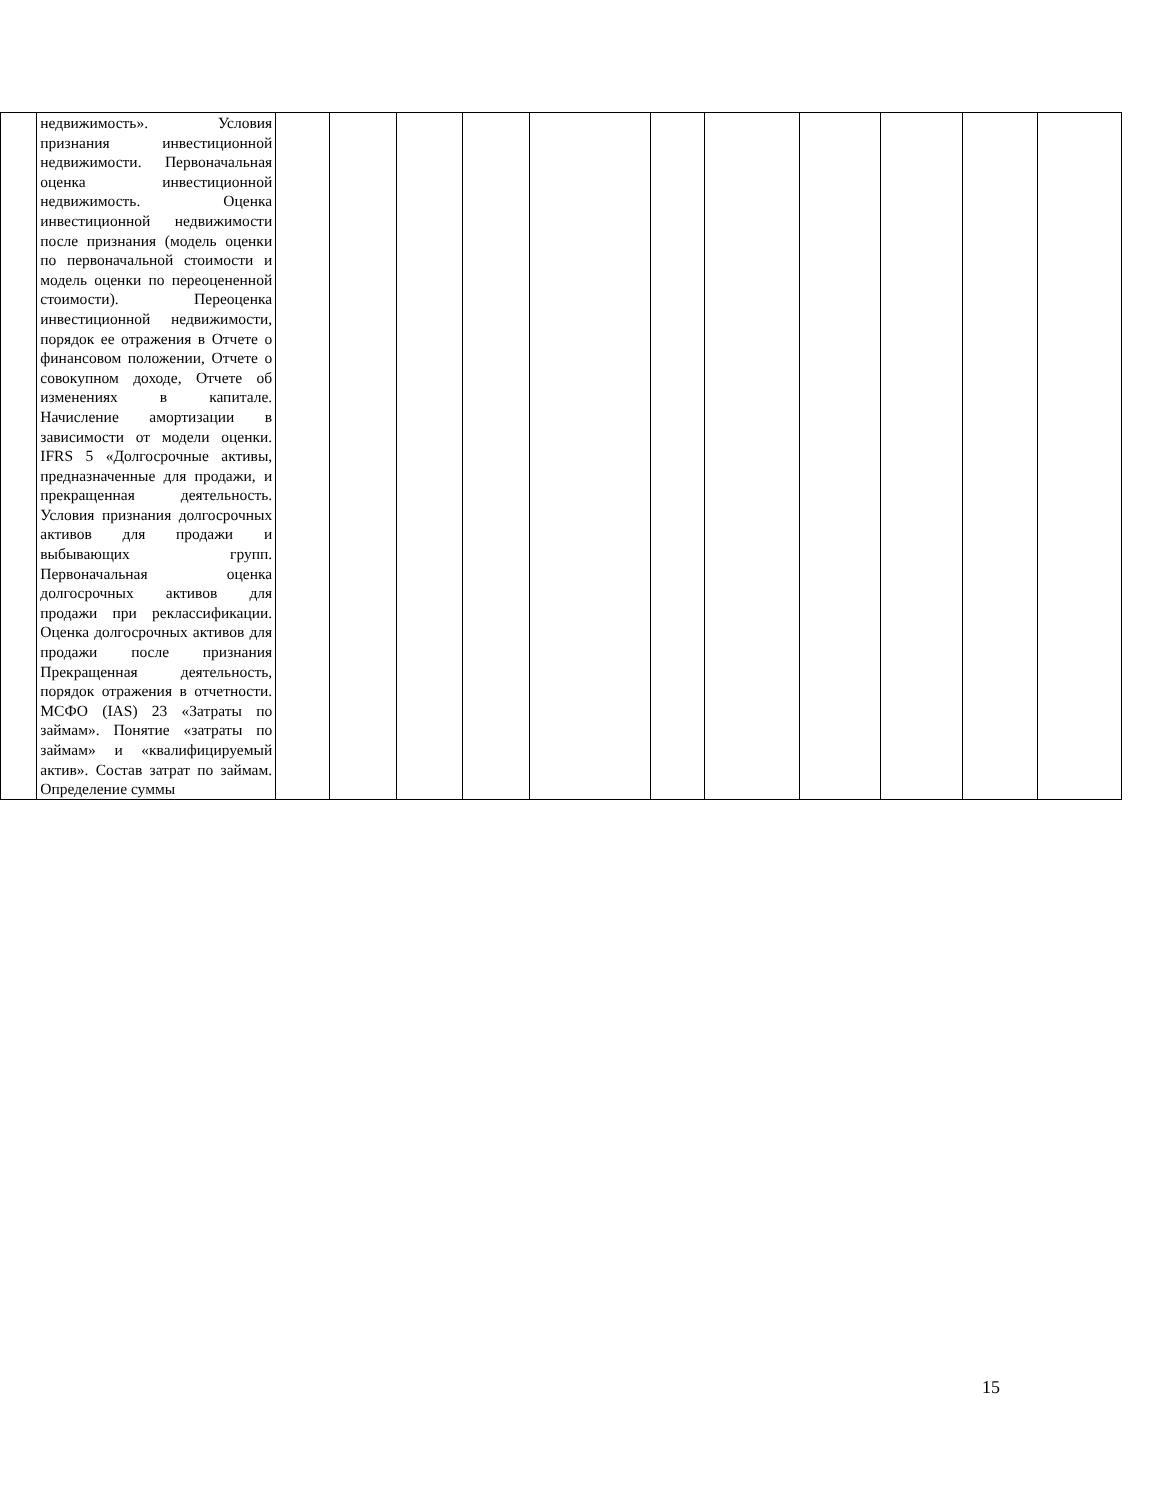| | недвижимость». Условия признания инвестиционной недвижимости. Первоначальная оценка инвестиционной недвижимость. Оценка инвестиционной недвижимости после признания (модель оценки по первоначальной стоимости и модель оценки по переоцененной стоимости). Переоценка инвестиционной недвижимости, порядок ее отражения в Отчете о финансовом положении, Отчете о совокупном доходе, Отчете об изменениях в капитале. Начисление амортизации в зависимости от модели оценки. IFRS 5 «Долгосрочные активы, предназначенные для продажи, и прекращенная деятельность. Условия признания долгосрочных активов для продажи и выбывающих групп. Первоначальная оценка долгосрочных активов для продажи при реклассификации. Оценка долгосрочных активов для продажи после признания Прекращенная деятельность, порядок отражения в отчетности. МСФО (IAS) 23 «Затраты по займам». Понятие «затраты по займам» и «квалифицируемый актив». Состав затрат по займам. Определение суммы | | | | | | | | | | | |
15